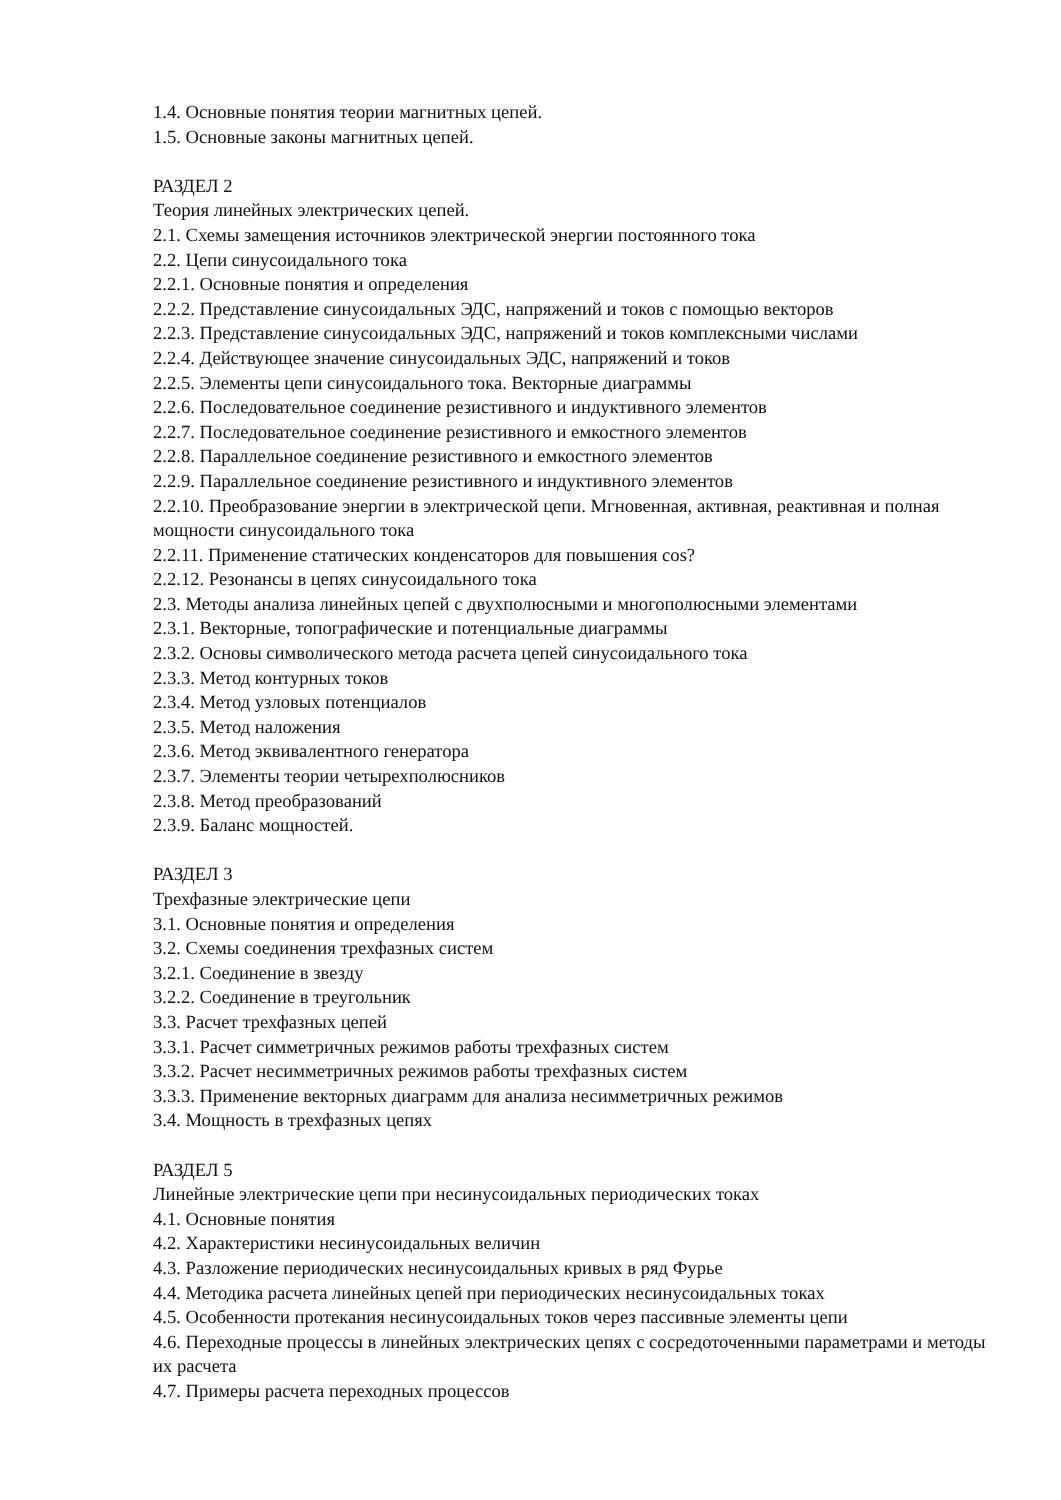1.4. Основные понятия теории магнитных цепей.
1.5. Основные законы магнитных цепей.
РАЗДЕЛ 2
Теория линейных электрических цепей.
2.1. Схемы замещения источников электрической энергии постоянного тока
2.2. Цепи синусоидального тока
2.2.1. Основные понятия и определения
2.2.2. Представление синусоидальных ЭДС, напряжений и токов с помощью векторов
2.2.3. Представление синусоидальных ЭДС, напряжений и токов комплексными числами
2.2.4. Действующее значение синусоидальных ЭДС, напряжений и токов
2.2.5. Элементы цепи синусоидального тока. Векторные диаграммы
2.2.6. Последовательное соединение резистивного и индуктивного элементов
2.2.7. Последовательное соединение резистивного и емкостного элементов
2.2.8. Параллельное соединение резистивного и емкостного элементов
2.2.9. Параллельное соединение резистивного и индуктивного элементов
2.2.10. Преобразование энергии в электрической цепи. Мгновенная, активная, реактивная и полная мощности синусоидального тока
2.2.11. Применение статических конденсаторов для повышения cos?
2.2.12. Резонансы в цепях синусоидального тока
2.3. Методы анализа линейных цепей с двухполюсными и многополюсными элементами
2.3.1. Векторные, топографические и потенциальные диаграммы
2.3.2. Основы символического метода расчета цепей синусоидального тока
2.3.3. Метод контурных токов
2.3.4. Метод узловых потенциалов
2.3.5. Метод наложения
2.3.6. Метод эквивалентного генератора
2.3.7. Элементы теории четырехполюсников
2.3.8. Метод преобразований
2.3.9. Баланс мощностей.
РАЗДЕЛ 3
Трехфазные электрические цепи
3.1. Основные понятия и определения
3.2. Схемы соединения трехфазных систем
3.2.1. Соединение в звезду
3.2.2. Соединение в треугольник
3.3. Расчет трехфазных цепей
3.3.1. Расчет симметричных режимов работы трехфазных систем
3.3.2. Расчет несимметричных режимов работы трехфазных систем
3.3.3. Применение векторных диаграмм для анализа несимметричных режимов
3.4. Мощность в трехфазных цепях
РАЗДЕЛ 5
Линейные электрические цепи при несинусоидальных периодических токах
4.1. Основные понятия
4.2. Характеристики несинусоидальных величин
4.3. Разложение периодических несинусоидальных кривых в ряд Фурье
4.4. Методика расчета линейных цепей при периодических несинусоидальных токах
4.5. Особенности протекания несинусоидальных токов через пассивные элементы цепи
4.6. Переходные процессы в линейных электрических цепях с сосредоточенными параметрами и методы их расчета
4.7. Примеры расчета переходных процессов